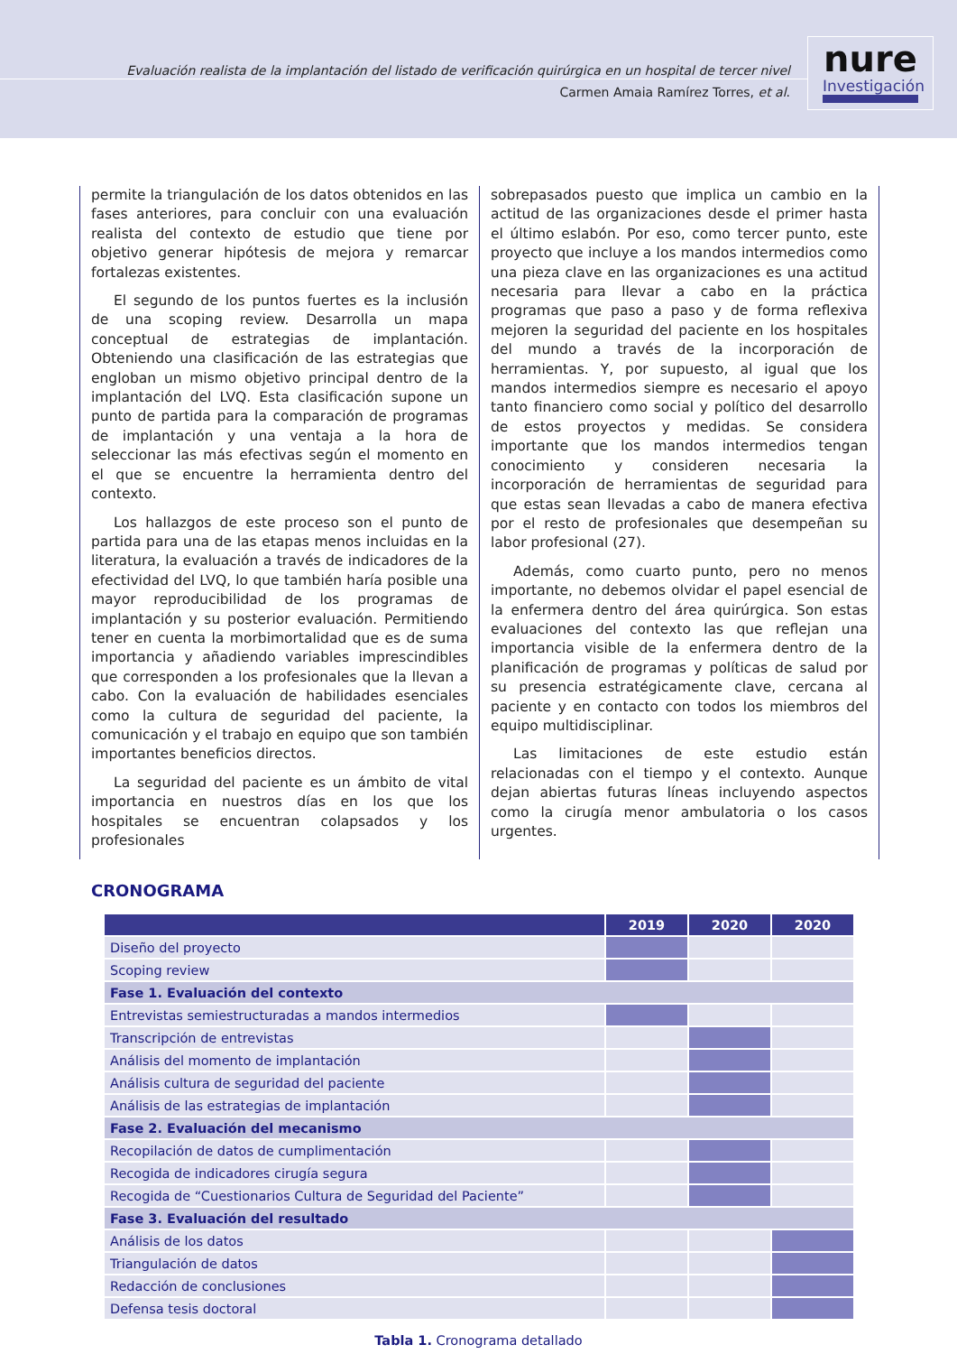Evaluación realista de la implantación del listado de verificación quirúrgica en un hospital de tercer nivel
Carmen Amaia Ramírez Torres, et al.
nure
Investigación
permite la triangulación de los datos obtenidos en las fases anteriores, para concluir con una evaluación realista del contexto de estudio que tiene por objetivo generar hipótesis de mejora y remarcar fortalezas existentes.
El segundo de los puntos fuertes es la inclusión de una scoping review. Desarrolla un mapa conceptual de estrategias de implantación. Obteniendo una clasificación de las estrategias que engloban un mismo objetivo principal dentro de la implantación del LVQ. Esta clasificación supone un punto de partida para la comparación de programas de implantación y una ventaja a la hora de seleccionar las más efectivas según el momento en el que se encuentre la herramienta dentro del contexto.
Los hallazgos de este proceso son el punto de partida para una de las etapas menos incluidas en la literatura, la evaluación a través de indicadores de la efectividad del LVQ, lo que también haría posible una mayor reproducibilidad de los programas de implantación y su posterior evaluación. Permitiendo tener en cuenta la morbimortalidad que es de suma importancia y añadiendo variables imprescindibles que corresponden a los profesionales que la llevan a cabo. Con la evaluación de habilidades esenciales como la cultura de seguridad del paciente, la comunicación y el trabajo en equipo que son también importantes beneficios directos.
La seguridad del paciente es un ámbito de vital importancia en nuestros días en los que los hospitales se encuentran colapsados y los profesionales
sobrepasados puesto que implica un cambio en la actitud de las organizaciones desde el primer hasta el último eslabón. Por eso, como tercer punto, este proyecto que incluye a los mandos intermedios como una pieza clave en las organizaciones es una actitud necesaria para llevar a cabo en la práctica programas que paso a paso y de forma reflexiva mejoren la seguridad del paciente en los hospitales del mundo a través de la incorporación de herramientas. Y, por supuesto, al igual que los mandos intermedios siempre es necesario el apoyo tanto financiero como social y político del desarrollo de estos proyectos y medidas. Se considera importante que los mandos intermedios tengan conocimiento y consideren necesaria la incorporación de herramientas de seguridad para que estas sean llevadas a cabo de manera efectiva por el resto de profesionales que desempeñan su labor profesional (27).
Además, como cuarto punto, pero no menos importante, no debemos olvidar el papel esencial de la enfermera dentro del área quirúrgica. Son estas evaluaciones del contexto las que reflejan una importancia visible de la enfermera dentro de la planificación de programas y políticas de salud por su presencia estratégicamente clave, cercana al paciente y en contacto con todos los miembros del equipo multidisciplinar.
Las limitaciones de este estudio están relacionadas con el tiempo y el contexto. Aunque dejan abiertas futuras líneas incluyendo aspectos como la cirugía menor ambulatoria o los casos urgentes.
CRONOGRAMA
| | 2019 | 2020 | 2020 |
| --- | --- | --- | --- |
| Diseño del proyecto | | | |
| Scoping review | | | |
| Fase 1. Evaluación del contexto | | | |
| Entrevistas semiestructuradas a mandos intermedios | | | |
| Transcripción de entrevistas | | | |
| Análisis del momento de implantación | | | |
| Análisis cultura de seguridad del paciente | | | |
| Análisis de las estrategias de implantación | | | |
| Fase 2. Evaluación del mecanismo | | | |
| Recopilación de datos de cumplimentación | | | |
| Recogida de indicadores cirugía segura | | | |
| Recogida de “Cuestionarios Cultura de Seguridad del Paciente” | | | |
| Fase 3. Evaluación del resultado | | | |
| Análisis de los datos | | | |
| Triangulación de datos | | | |
| Redacción de conclusiones | | | |
| Defensa tesis doctoral | | | |
Tabla 1. Cronograma detallado